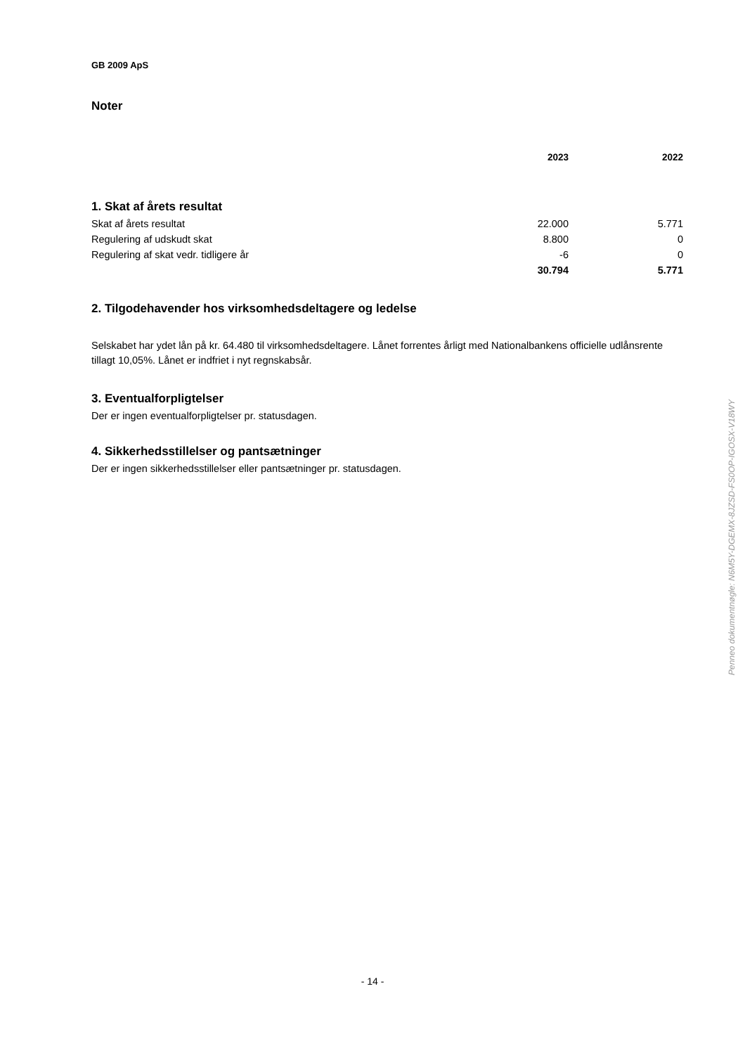GB 2009 ApS
Noter
| | 2023 | 2022 |
| --- | --- | --- |
| 1. Skat af årets resultat | | |
| Skat af årets resultat | 22.000 | 5.771 |
| Regulering af udskudt skat | 8.800 | 0 |
| Regulering af skat vedr. tidligere år | -6 | 0 |
| | 30.794 | 5.771 |
2. Tilgodehavender hos virksomhedsdeltagere og ledelse
Selskabet har ydet lån på kr. 64.480 til virksomhedsdeltagere. Lånet forrentes årligt med Nationalbankens officielle udlånsrente tillagt 10,05%. Lånet er indfriet i nyt regnskabsår.
3. Eventualforpligtelser
Der er ingen eventualforpligtelser pr. statusdagen.
4. Sikkerhedsstillelser og pantsætninger
Der er ingen sikkerhedsstillelser eller pantsætninger pr. statusdagen.
Penneo dokumentnøgle: N6M5Y-DGEMX-8JZSD-FS0OP-IGOSX-V18WY
- 14 -